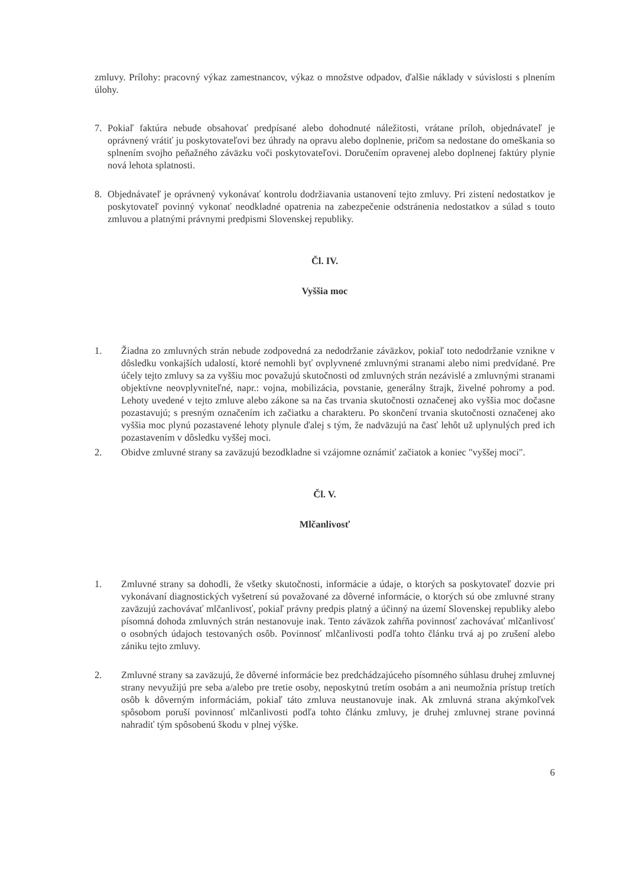zmluvy. Prílohy: pracovný výkaz zamestnancov, výkaz o množstve odpadov, ďalšie náklady v súvislosti s plnením úlohy.
7. Pokiaľ faktúra nebude obsahovať predpísané alebo dohodnuté náležitosti, vrátane príloh, objednávateľ je oprávnený vrátiť ju poskytovateľovi bez úhrady na opravu alebo doplnenie, pričom sa nedostane do omeškania so splnením svojho peňažného záväzku voči poskytovateľovi. Doručením opravenej alebo doplnenej faktúry plynie nová lehota splatnosti.
8. Objednávateľ je oprávnený vykonávať kontrolu dodržiavania ustanovení tejto zmluvy. Pri zistení nedostatkov je poskytovateľ povinný vykonať neodkladné opatrenia na zabezpečenie odstránenia nedostatkov a súlad s touto zmluvou a platnými právnymi predpismi Slovenskej republiky.
Čl. IV.
Vyššia moc
1. Žiadna zo zmluvných strán nebude zodpovedná za nedodržanie záväzkov, pokiaľ toto nedodržanie vznikne v dôsledku vonkajších udalostí, ktoré nemohli byť ovplyvnené zmluvnými stranami alebo nimi predvídané. Pre účely tejto zmluvy sa za vyššiu moc považujú skutočnosti od zmluvných strán nezávislé a zmluvnými stranami objektívne neovplyvniteľné, napr.: vojna, mobilizácia, povstanie, generálny štrajk, živelné pohromy a pod. Lehoty uvedené v tejto zmluve alebo zákone sa na čas trvania skutočnosti označenej ako vyššia moc dočasne pozastavujú; s presným označením ich začiatku a charakteru. Po skončení trvania skutočnosti označenej ako vyššia moc plynú pozastavené lehoty plynule ďalej s tým, že nadväzujú na časť lehôt už uplynulých pred ich pozastavením v dôsledku vyššej moci.
2. Obidve zmluvné strany sa zaväzujú bezodkladne si vzájomne oznámiť začiatok a koniec "vyššej moci".
Čl. V.
Mlčanlivosť
1. Zmluvné strany sa dohodli, že všetky skutočnosti, informácie a údaje, o ktorých sa poskytovateľ dozvie pri vykonávaní diagnostických vyšetrení sú považované za dôverné informácie, o ktorých sú obe zmluvné strany zaväzujú zachovávať mlčanlivosť, pokiaľ právny predpis platný a účinný na území Slovenskej republiky alebo písomná dohoda zmluvných strán nestanovuje inak. Tento záväzok zahŕňa povinnosť zachovávať mlčanlivosť o osobných údajoch testovaných osôb. Povinnosť mlčanlivosti podľa tohto článku trvá aj po zrušení alebo zániku tejto zmluvy.
2. Zmluvné strany sa zaväzujú, že dôverné informácie bez predchádzajúceho písomného súhlasu druhej zmluvnej strany nevyužijú pre seba a/alebo pre tretie osoby, neposkytnú tretím osobám a ani neumožnia prístup tretích osôb k dôverným informáciám, pokiaľ táto zmluva neustanovuje inak. Ak zmluvná strana akýmkoľvek spôsobom poruší povinnosť mlčanlivosti podľa tohto článku zmluvy, je druhej zmluvnej strane povinná nahradiť tým spôsobenú škodu v plnej výške.
6